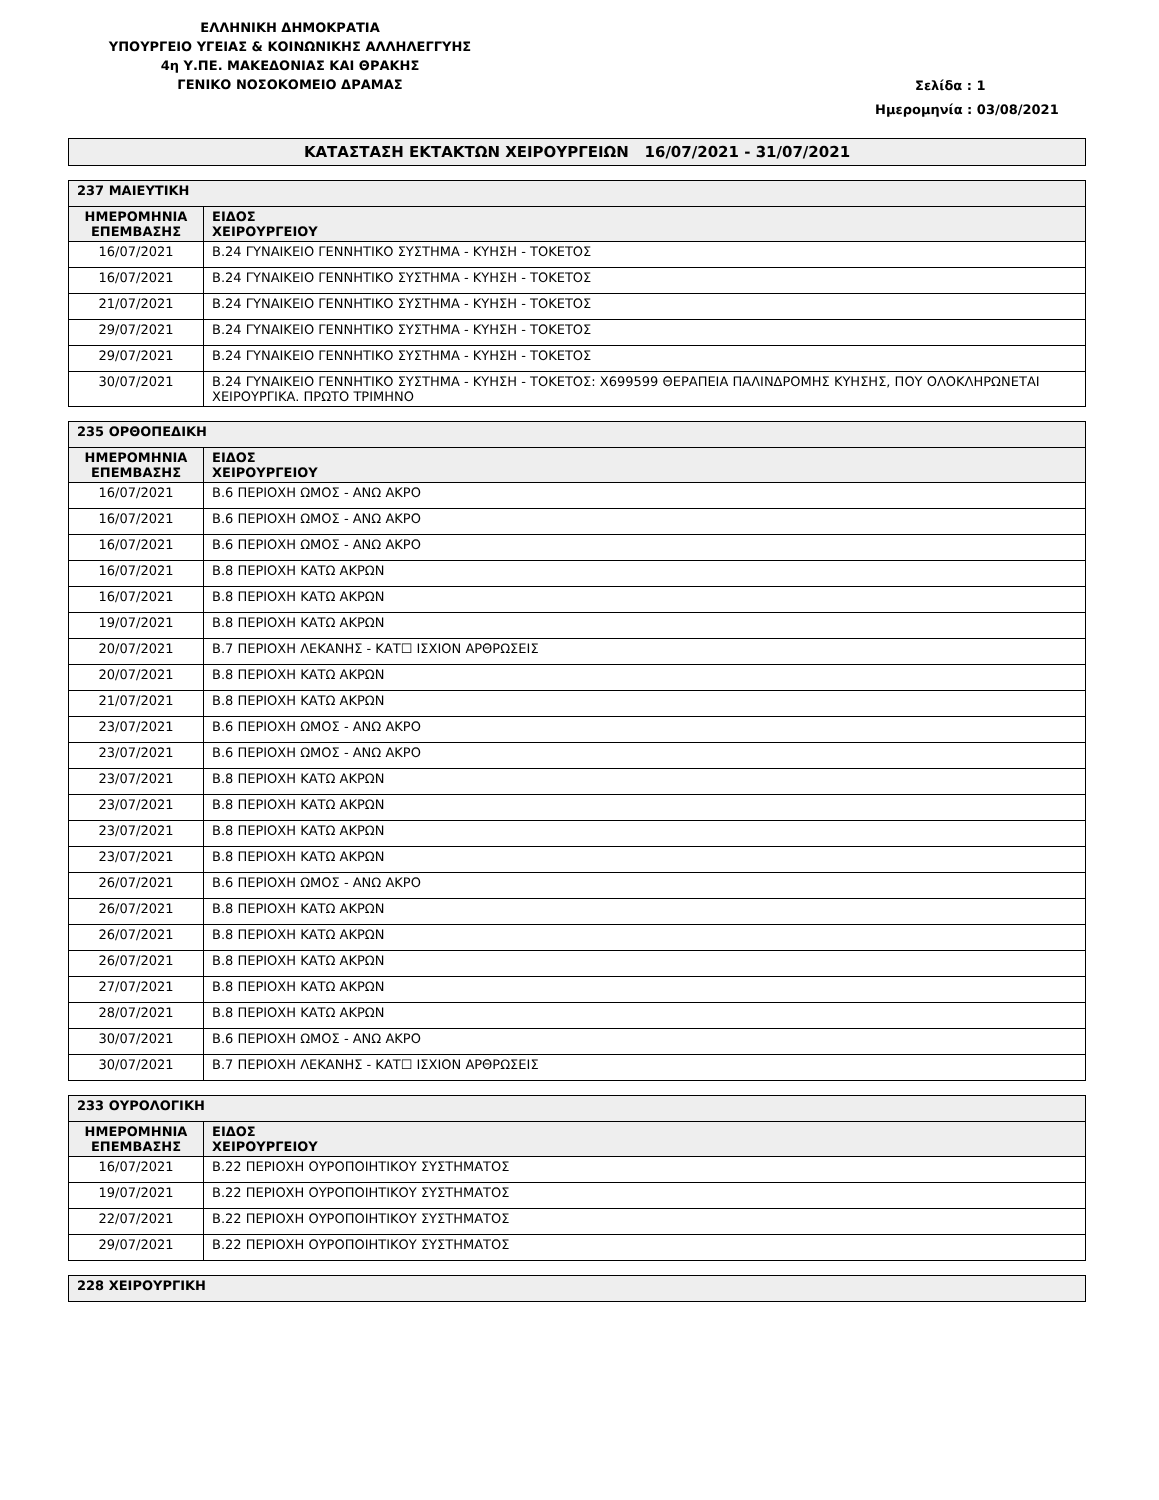ΕΛΛΗΝΙΚΗ ΔΗΜΟΚΡΑΤΙΑ
ΥΠΟΥΡΓΕΙΟ ΥΓΕΙΑΣ & ΚΟΙΝΩΝΙΚΗΣ ΑΛΛΗΛΕΓΓΥΗΣ
4η Υ.ΠΕ. ΜΑΚΕΔΟΝΙΑΣ ΚΑΙ ΘΡΑΚΗΣ
ΓΕΝΙΚΟ ΝΟΣΟΚΟΜΕΙΟ ΔΡΑΜΑΣ
Σελίδα : 1
Ημερομηνία : 03/08/2021
ΚΑΤΑΣΤΑΣΗ ΕΚΤΑΚΤΩΝ ΧΕΙΡΟΥΡΓΕΙΩΝ 16/07/2021 - 31/07/2021
| 237 ΜΑΙΕΥΤΙΚΗ | |
| ΗΜΕΡΟΜΗΝΙΑ ΕΠΕΜΒΑΣΗΣ | ΕΙΔΟΣ ΧΕΙΡΟΥΡΓΕΙΟΥ |
| 16/07/2021 | Β.24 ΓΥΝΑΙΚΕΙΟ ΓΕΝΝΗΤΙΚΟ ΣΥΣΤΗΜΑ - ΚΥΗΣΗ - ΤΟΚΕΤΟΣ |
| 16/07/2021 | Β.24 ΓΥΝΑΙΚΕΙΟ ΓΕΝΝΗΤΙΚΟ ΣΥΣΤΗΜΑ - ΚΥΗΣΗ - ΤΟΚΕΤΟΣ |
| 21/07/2021 | Β.24 ΓΥΝΑΙΚΕΙΟ ΓΕΝΝΗΤΙΚΟ ΣΥΣΤΗΜΑ - ΚΥΗΣΗ - ΤΟΚΕΤΟΣ |
| 29/07/2021 | Β.24 ΓΥΝΑΙΚΕΙΟ ΓΕΝΝΗΤΙΚΟ ΣΥΣΤΗΜΑ - ΚΥΗΣΗ - ΤΟΚΕΤΟΣ |
| 29/07/2021 | Β.24 ΓΥΝΑΙΚΕΙΟ ΓΕΝΝΗΤΙΚΟ ΣΥΣΤΗΜΑ - ΚΥΗΣΗ - ΤΟΚΕΤΟΣ |
| 30/07/2021 | Β.24 ΓΥΝΑΙΚΕΙΟ ΓΕΝΝΗΤΙΚΟ ΣΥΣΤΗΜΑ - ΚΥΗΣΗ - ΤΟΚΕΤΟΣ: Χ699599 ΘΕΡΑΠΕΙΑ ΠΑΛΙΝΔΡΟΜΗΣ ΚΥΗΣΗΣ, ΠΟΥ ΟΛΟΚΛΗΡΩΝΕΤΑΙ ΧΕΙΡΟΥΡΓΙΚΑ. ΠΡΩΤΟ ΤΡΙΜΗΝΟ |
| 235 ΟΡΘΟΠΕΔΙΚΗ | |
| ΗΜΕΡΟΜΗΝΙΑ ΕΠΕΜΒΑΣΗΣ | ΕΙΔΟΣ ΧΕΙΡΟΥΡΓΕΙΟΥ |
| 16/07/2021 | Β.6 ΠΕΡΙΟΧΗ ΩΜΟΣ - ΑΝΩ ΑΚΡΟ |
| 16/07/2021 | Β.6 ΠΕΡΙΟΧΗ ΩΜΟΣ - ΑΝΩ ΑΚΡΟ |
| 16/07/2021 | Β.6 ΠΕΡΙΟΧΗ ΩΜΟΣ - ΑΝΩ ΑΚΡΟ |
| 16/07/2021 | Β.8 ΠΕΡΙΟΧΗ ΚΑΤΩ ΑΚΡΩΝ |
| 16/07/2021 | Β.8 ΠΕΡΙΟΧΗ ΚΑΤΩ ΑΚΡΩΝ |
| 19/07/2021 | Β.8 ΠΕΡΙΟΧΗ ΚΑΤΩ ΑΚΡΩΝ |
| 20/07/2021 | Β.7 ΠΕΡΙΟΧΗ ΛΕΚΑΝΗΣ - ΚΑΤ☐ ΙΣΧΙΟΝ ΑΡΘΡΩΣΕΙΣ |
| 20/07/2021 | Β.8 ΠΕΡΙΟΧΗ ΚΑΤΩ ΑΚΡΩΝ |
| 21/07/2021 | Β.8 ΠΕΡΙΟΧΗ ΚΑΤΩ ΑΚΡΩΝ |
| 23/07/2021 | Β.6 ΠΕΡΙΟΧΗ ΩΜΟΣ - ΑΝΩ ΑΚΡΟ |
| 23/07/2021 | Β.6 ΠΕΡΙΟΧΗ ΩΜΟΣ - ΑΝΩ ΑΚΡΟ |
| 23/07/2021 | Β.8 ΠΕΡΙΟΧΗ ΚΑΤΩ ΑΚΡΩΝ |
| 23/07/2021 | Β.8 ΠΕΡΙΟΧΗ ΚΑΤΩ ΑΚΡΩΝ |
| 23/07/2021 | Β.8 ΠΕΡΙΟΧΗ ΚΑΤΩ ΑΚΡΩΝ |
| 23/07/2021 | Β.8 ΠΕΡΙΟΧΗ ΚΑΤΩ ΑΚΡΩΝ |
| 26/07/2021 | Β.6 ΠΕΡΙΟΧΗ ΩΜΟΣ - ΑΝΩ ΑΚΡΟ |
| 26/07/2021 | Β.8 ΠΕΡΙΟΧΗ ΚΑΤΩ ΑΚΡΩΝ |
| 26/07/2021 | Β.8 ΠΕΡΙΟΧΗ ΚΑΤΩ ΑΚΡΩΝ |
| 26/07/2021 | Β.8 ΠΕΡΙΟΧΗ ΚΑΤΩ ΑΚΡΩΝ |
| 27/07/2021 | Β.8 ΠΕΡΙΟΧΗ ΚΑΤΩ ΑΚΡΩΝ |
| 28/07/2021 | Β.8 ΠΕΡΙΟΧΗ ΚΑΤΩ ΑΚΡΩΝ |
| 30/07/2021 | Β.6 ΠΕΡΙΟΧΗ ΩΜΟΣ - ΑΝΩ ΑΚΡΟ |
| 30/07/2021 | Β.7 ΠΕΡΙΟΧΗ ΛΕΚΑΝΗΣ - ΚΑΤ☐ ΙΣΧΙΟΝ ΑΡΘΡΩΣΕΙΣ |
| 233 ΟΥΡΟΛΟΓΙΚΗ | |
| ΗΜΕΡΟΜΗΝΙΑ ΕΠΕΜΒΑΣΗΣ | ΕΙΔΟΣ ΧΕΙΡΟΥΡΓΕΙΟΥ |
| 16/07/2021 | Β.22 ΠΕΡΙΟΧΗ ΟΥΡΟΠΟΙΗΤΙΚΟΥ ΣΥΣΤΗΜΑΤΟΣ |
| 19/07/2021 | Β.22 ΠΕΡΙΟΧΗ ΟΥΡΟΠΟΙΗΤΙΚΟΥ ΣΥΣΤΗΜΑΤΟΣ |
| 22/07/2021 | Β.22 ΠΕΡΙΟΧΗ ΟΥΡΟΠΟΙΗΤΙΚΟΥ ΣΥΣΤΗΜΑΤΟΣ |
| 29/07/2021 | Β.22 ΠΕΡΙΟΧΗ ΟΥΡΟΠΟΙΗΤΙΚΟΥ ΣΥΣΤΗΜΑΤΟΣ |
| 228 ΧΕΙΡΟΥΡΓΙΚΗ |